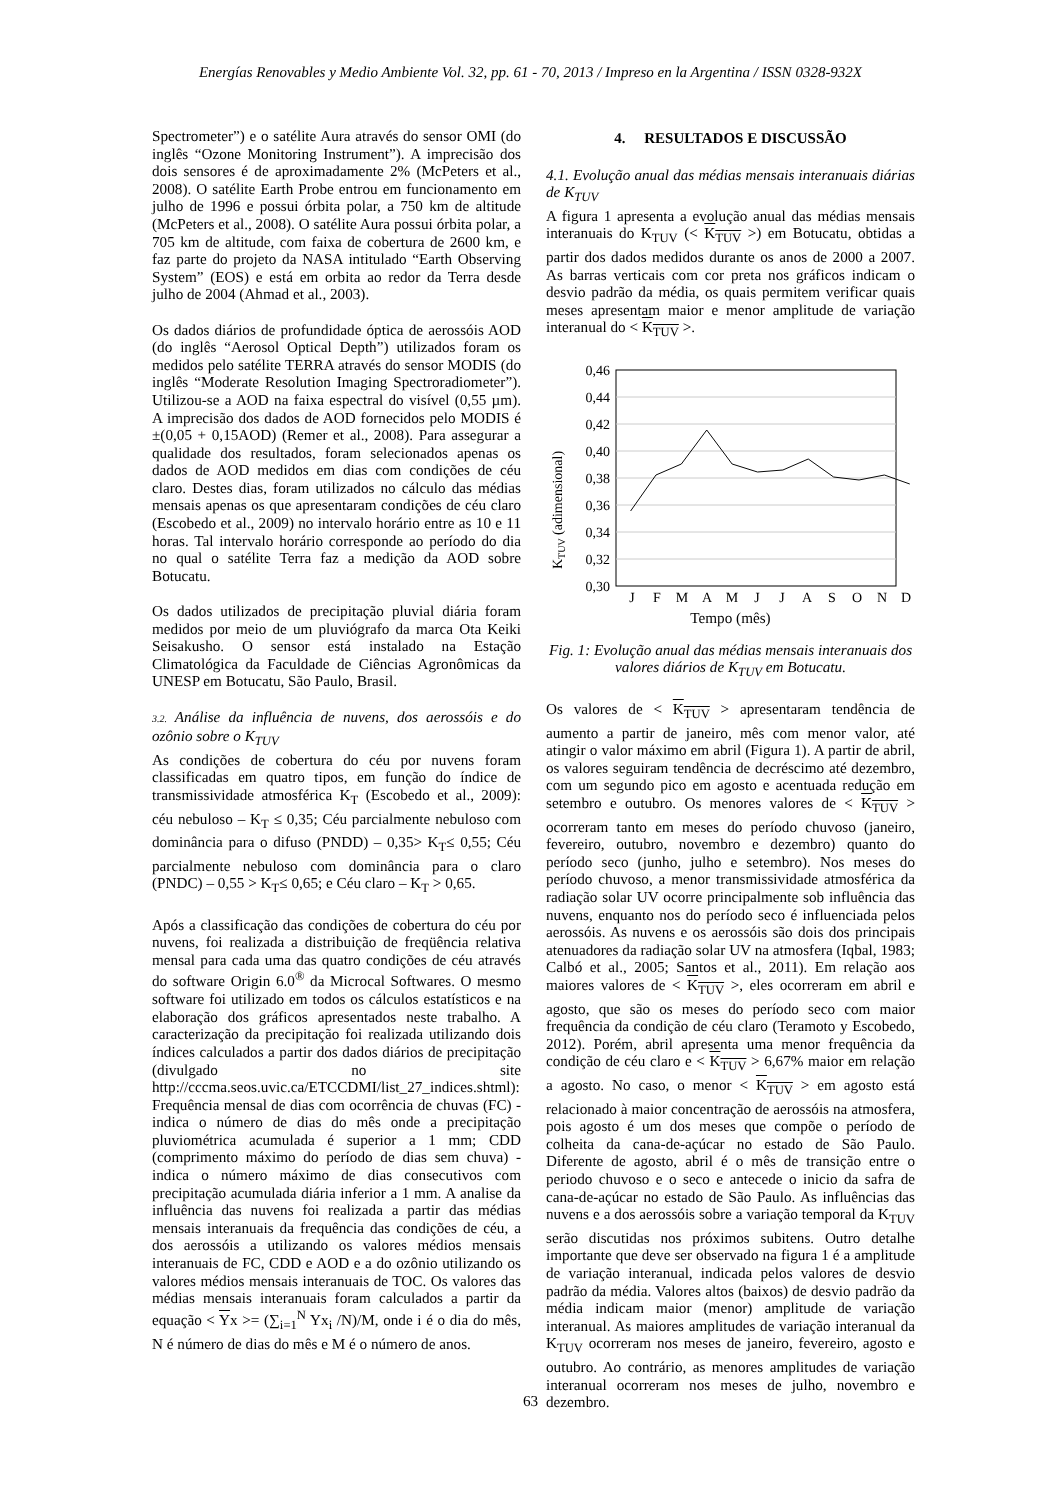Energías Renovables y Medio Ambiente Vol. 32, pp. 61 - 70, 2013 / Impreso en la Argentina / ISSN 0328-932X
Spectrometer”) e o satélite Aura através do sensor OMI (do inglês “Ozone Monitoring Instrument”). A imprecisão dos dois sensores é de aproximadamente 2% (McPeters et al., 2008). O satélite Earth Probe entrou em funcionamento em julho de 1996 e possui órbita polar, a 750 km de altitude (McPeters et al., 2008). O satélite Aura possui órbita polar, a 705 km de altitude, com faixa de cobertura de 2600 km, e faz parte do projeto da NASA intitulado “Earth Observing System” (EOS) e está em orbita ao redor da Terra desde julho de 2004 (Ahmad et al., 2003).
Os dados diários de profundidade óptica de aerossóis AOD (do inglês “Aerosol Optical Depth”) utilizados foram os medidos pelo satélite TERRA através do sensor MODIS (do inglês “Moderate Resolution Imaging Spectroradiometer”). Utilizou-se a AOD na faixa espectral do visível (0,55 µm). A imprecisão dos dados de AOD fornecidos pelo MODIS é ±(0,05 + 0,15AOD) (Remer et al., 2008). Para assegurar a qualidade dos resultados, foram selecionados apenas os dados de AOD medidos em dias com condições de céu claro. Destes dias, foram utilizados no cálculo das médias mensais apenas os que apresentaram condições de céu claro (Escobedo et al., 2009) no intervalo horário entre as 10 e 11 horas. Tal intervalo horário corresponde ao período do dia no qual o satélite Terra faz a medição da AOD sobre Botucatu.
Os dados utilizados de precipitação pluvial diária foram medidos por meio de um pluviógrafo da marca Ota Keiki Seisakusho. O sensor está instalado na Estação Climatológica da Faculdade de Ciências Agronômicas da UNESP em Botucatu, São Paulo, Brasil.
3.2. Análise da influência de nuvens, dos aerossóis e do ozônio sobre o K<sub>TUV</sub>
As condições de cobertura do céu por nuvens foram classificadas em quatro tipos, em função do índice de transmissividade atmosférica K<sub>T</sub> (Escobedo et al., 2009): céu nebuloso – K<sub>T</sub> ≤ 0,35; Céu parcialmente nebuloso com dominância para o difuso (PNDD) – 0,35> K<sub>T</sub>≤ 0,55; Céu parcialmente nebuloso com dominância para o claro (PNDC) – 0,55 > K<sub>T</sub>≤ 0,65; e Céu claro – K<sub>T</sub> > 0,65.
Após a classificação das condições de cobertura do céu por nuvens, foi realizada a distribuição de freqüência relativa mensal para cada uma das quatro condições de céu através do software Origin 6.0<sup>®</sup> da Microcal Softwares. O mesmo software foi utilizado em todos os cálculos estatísticos e na elaboração dos gráficos apresentados neste trabalho. A caracterização da precipitação foi realizada utilizando dois índices calculados a partir dos dados diários de precipitação (divulgado no site http://cccma.seos.uvic.ca/ETCCDMI/list_27_indices.shtml): Frequência mensal de dias com ocorrência de chuvas (FC) - indica o número de dias do mês onde a precipitação pluviométrica acumulada é superior a 1 mm; CDD (comprimento máximo do período de dias sem chuva) - indica o número máximo de dias consecutivos com precipitação acumulada diária inferior a 1 mm. A analise da influência das nuvens foi realizada a partir das médias mensais interanuais da frequência das condições de céu, a dos aerossóis a utilizando os valores médios mensais interanuais de FC, CDD e AOD e a do ozônio utilizando os valores médios mensais interanuais de TOC. Os valores das médias mensais interanuais foram calculados a partir da equação < Yx >= (∑<sub>i=1</sub><sup>N</sup> Yx<sub>i</sub> /N)/M, onde i é o dia do mês, N é número de dias do mês e M é o número de anos.
4. RESULTADOS E DISCUSSÃO
4.1. Evolução anual das médias mensais interanuais diárias de K<sub>TUV</sub>
A figura 1 apresenta a evolução anual das médias mensais interanuais do K<sub>TUV</sub> (< K<sub>TUV</sub> >) em Botucatu, obtidas a partir dos dados medidos durante os anos de 2000 a 2007. As barras verticais com cor preta nos gráficos indicam o desvio padrão da média, os quais permitem verificar quais meses apresentam maior e menor amplitude de variação interanual do < K<sub>TUV</sub> >.
0,46
0,44
0,42
0,40
0,38
0,36
0,34
0,32
0,30
J
F
M
A
M
J
J
A
S
O
N
D
KTUV (adimensional)
Tempo (mês)
Fig. 1: Evolução anual das médias mensais interanuais dos valores diários de K<sub>TUV</sub> em Botucatu.
Os valores de < K<sub>TUV</sub> > apresentaram tendência de aumento a partir de janeiro, mês com menor valor, até atingir o valor máximo em abril (Figura 1). A partir de abril, os valores seguiram tendência de decréscimo até dezembro, com um segundo pico em agosto e acentuada redução em setembro e outubro. Os menores valores de < K<sub>TUV</sub> > ocorreram tanto em meses do período chuvoso (janeiro, fevereiro, outubro, novembro e dezembro) quanto do período seco (junho, julho e setembro). Nos meses do período chuvoso, a menor transmissividade atmosférica da radiação solar UV ocorre principalmente sob influência das nuvens, enquanto nos do período seco é influenciada pelos aerossóis. As nuvens e os aerossóis são dois dos principais atenuadores da radiação solar UV na atmosfera (Iqbal, 1983; Calbó et al., 2005; Santos et al., 2011). Em relação aos maiores valores de < K<sub>TUV</sub> >, eles ocorreram em abril e agosto, que são os meses do período seco com maior frequência da condição de céu claro (Teramoto y Escobedo, 2012). Porém, abril apresenta uma menor frequência da condição de céu claro e < K<sub>TUV</sub> > 6,67% maior em relação a agosto. No caso, o menor < K<sub>TUV</sub> > em agosto está relacionado à maior concentração de aerossóis na atmosfera, pois agosto é um dos meses que compõe o período de colheita da cana-de-açúcar no estado de São Paulo. Diferente de agosto, abril é o mês de transição entre o periodo chuvoso e o seco e antecede o inicio da safra de cana-de-açúcar no estado de São Paulo. As influências das nuvens e a dos aerossóis sobre a variação temporal da K<sub>TUV</sub> serão discutidas nos próximos subitens. Outro detalhe importante que deve ser observado na figura 1 é a amplitude de variação interanual, indicada pelos valores de desvio padrão da média. Valores altos (baixos) de desvio padrão da média indicam maior (menor) amplitude de variação interanual. As maiores amplitudes de variação interanual da K<sub>TUV</sub> ocorreram nos meses de janeiro, fevereiro, agosto e outubro. Ao contrário, as menores amplitudes de variação interanual ocorreram nos meses de julho, novembro e dezembro.
63